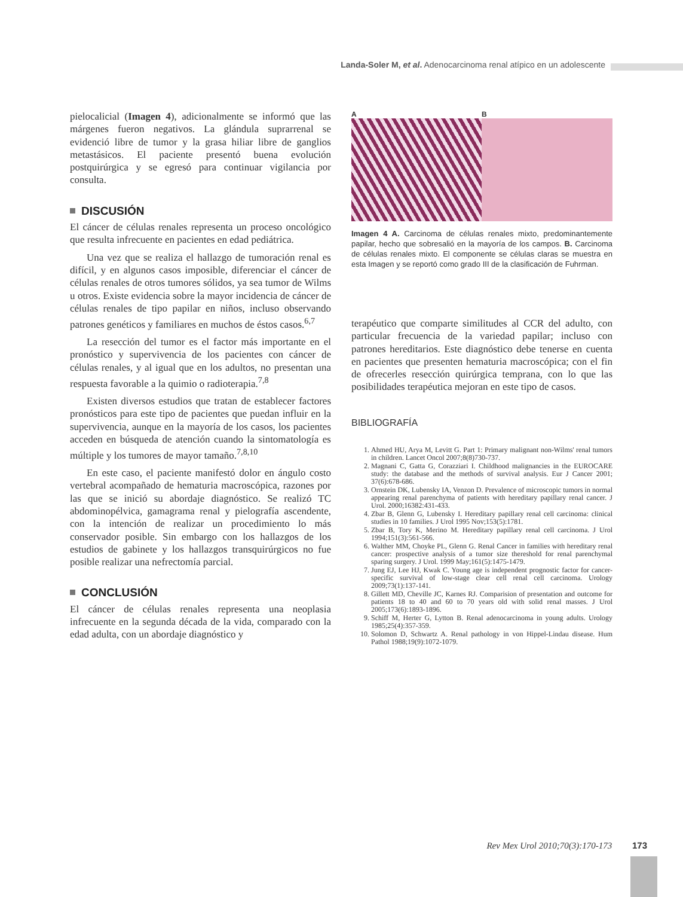Landa-Soler M, et al. Adenocarcinoma renal atípico en un adolescente
pielocalicial (Imagen 4), adicionalmente se informó que las márgenes fueron negativos. La glándula suprarrenal se evidenció libre de tumor y la grasa hiliar libre de ganglios metastásicos. El paciente presentó buena evolución postquirúrgica y se egresó para continuar vigilancia por consulta.
DISCUSIÓN
El cáncer de células renales representa un proceso oncológico que resulta infrecuente en pacientes en edad pediátrica.
Una vez que se realiza el hallazgo de tumoración renal es difícil, y en algunos casos imposible, diferenciar el cáncer de células renales de otros tumores sólidos, ya sea tumor de Wilms u otros. Existe evidencia sobre la mayor incidencia de cáncer de células renales de tipo papilar en niños, incluso observando patrones genéticos y familiares en muchos de éstos casos.<sup>6,7</sup>
La resección del tumor es el factor más importante en el pronóstico y supervivencia de los pacientes con cáncer de células renales, y al igual que en los adultos, no presentan una respuesta favorable a la quimio o radioterapia.<sup>7,8</sup>
Existen diversos estudios que tratan de establecer factores pronósticos para este tipo de pacientes que puedan influir en la supervivencia, aunque en la mayoría de los casos, los pacientes acceden en búsqueda de atención cuando la sintomatología es múltiple y los tumores de mayor tamaño.<sup>7,8,10</sup>
En este caso, el paciente manifestó dolor en ángulo costo vertebral acompañado de hematuria macroscópica, razones por las que se inició su abordaje diagnóstico. Se realizó TC abdominopélvica, gamagrama renal y pielografía ascendente, con la intención de realizar un procedimiento lo más conservador posible. Sin embargo con los hallazgos de los estudios de gabinete y los hallazgos transquirúrgicos no fue posible realizar una nefrectomía parcial.
CONCLUSIÓN
El cáncer de células renales representa una neoplasia infrecuente en la segunda década de la vida, comparado con la edad adulta, con un abordaje diagnóstico y
A B
Imagen 4 A. Carcinoma de células renales mixto, predominantemente papilar, hecho que sobresalió en la mayoría de los campos. B. Carcinoma de células renales mixto. El componente se células claras se muestra en esta Imagen y se reportó como grado III de la clasificación de Fuhrman.
terapéutico que comparte similitudes al CCR del adulto, con particular frecuencia de la variedad papilar; incluso con patrones hereditarios. Este diagnóstico debe tenerse en cuenta en pacientes que presenten hematuria macroscópica; con el fin de ofrecerles resección quirúrgica temprana, con lo que las posibilidades terapéutica mejoran en este tipo de casos.
BIBLIOGRAFÍA
1. Ahmed HU, Arya M, Levitt G. Part 1: Primary malignant non-Wilms' renal tumors in children. Lancet Oncol 2007;8(8)730-737.
2. Magnani C, Gatta G, Corazziari I. Childhood malignancies in the EUROCARE study: the database and the methods of survival analysis. Eur J Cancer 2001; 37(6):678-686.
3. Ornstein DK, Lubensky IA, Venzon D. Prevalence of microscopic tumors in normal appearing renal parenchyma of patients with hereditary papillary renal cancer. J Urol. 2000;16382:431-433.
4. Zbar B, Glenn G, Lubensky I. Hereditary papillary renal cell carcinoma: clinical studies in 10 families. J Urol 1995 Nov;153(5):1781.
5. Zbar B, Tory K, Merino M. Hereditary papillary renal cell carcinoma. J Urol 1994;151(3):561-566.
6. Walther MM, Choyke PL, Glenn G. Renal Cancer in families with hereditary renal cancer: prospective analysis of a tumor size thereshold for renal parenchymal sparing surgery. J Urol. 1999 May;161(5):1475-1479.
7. Jung EJ, Lee HJ, Kwak C. Young age is independent prognostic factor for cancer-specific survival of low-stage clear cell renal cell carcinoma. Urology 2009;73(1):137-141.
8. Gillett MD, Cheville JC, Karnes RJ. Comparision of presentation and outcome for patients 18 to 40 and 60 to 70 years old with solid renal masses. J Urol 2005;173(6):1893-1896.
9. Schiff M, Herter G, Lytton B. Renal adenocarcinoma in young adults. Urology 1985;25(4):357-359.
10. Solomon D, Schwartz A. Renal pathology in von Hippel-Lindau disease. Hum Pathol 1988;19(9):1072-1079.
Rev Mex Urol 2010;70(3):170-173 173